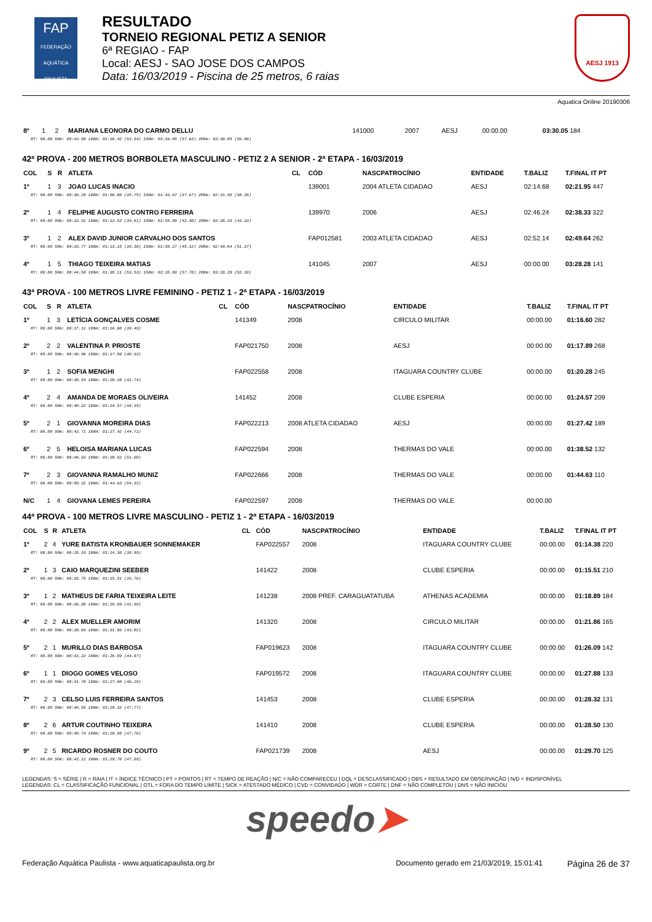FAP
FEDERAÇÃO AQUÁTICA PAULISTA
RESULTADO
TORNEIO REGIONAL PETIZ A SENIOR
6ª REGIAO - FAP
Local: AESJ - SAO JOSE DOS CAMPOS
Data: 16/03/2019 - Piscina de 25 metros, 6 raias
AESJ 1913
Aquatica Online 20190306
| 8º | 1 | 2 | MARIANA LEONORA DO CARMO DELLU | | 141000 | 2007 | AESJ | 00:00.00 | 03:30.05 184 |
| RT: 00.00 50m: 00:42.88 100m: 01:36.42 (53.54) 150m: 02:34.05 (57.63) 200m: 03:30.05 (56.00) | | | | | | | | | |
42ª PROVA - 200 METROS BORBOLETA MASCULINO - PETIZ 2 A SENIOR - 2ª ETAPA - 16/03/2019
| COL | S | R | ATLETA | CL | CÓD | NASCPATROCÍNIO | ENTIDADE | T.BALIZ | T.FINAL IT PT |
| --- | --- | --- | --- | --- | --- | --- | --- | --- | --- |
| 1º | 1 | 3 | JOAO LUCAS INACIO | | 139001 | 2004 ATLETA CIDADAO | AESJ | 02:14.68 | 02:21.95 447 |
| RT: 00.00 50m: 00:30.25 100m: 01:06.00 (35.75) 150m: 01:43.67 (37.67) 200m: 02:21.95 (38.28) | | | | | | | | | |
| 2º | 1 | 4 | FELIPHE AUGUSTO CONTRO FERREIRA | | 139970 | 2006 | AESJ | 02:46.24 | 02:38.33 322 |
| RT: 00.00 50m: 00:32.91 100m: 01:12.52 (39.61) 150m: 01:55.00 (42.48) 200m: 02:38.33 (43.33) | | | | | | | | | |
| 3º | 1 | 2 | ALEX DAVID JUNIOR CARVALHO DOS SANTOS | | FAP012581 | 2003 ATLETA CIDADAO | AESJ | 02:52.14 | 02:49.64 262 |
| RT: 00.00 50m: 00:33.77 100m: 01:13.15 (39.38) 150m: 01:58.27 (45.12) 200m: 02:49.64 (51.37) | | | | | | | | | |
| 4º | 1 | 5 | THIAGO TEIXEIRA MATIAS | | 141045 | 2007 | AESJ | 00:00.00 | 03:28.28 141 |
| RT: 00.00 50m: 00:44.58 100m: 01:38.11 (53.53) 150m: 02:35.89 (57.78) 200m: 03:28.28 (52.39) | | | | | | | | | |
43ª PROVA - 100 METROS LIVRE FEMININO - PETIZ 1 - 2ª ETAPA - 16/03/2019
| COL | S | R | ATLETA | CL | CÓD | NASCPATROCÍNIO | ENTIDADE | T.BALIZ | T.FINAL IT PT |
| --- | --- | --- | --- | --- | --- | --- | --- | --- | --- |
| 1º | 1 | 3 | LETÍCIA GONÇALVES COSME | | 141349 | 2008 | CIRCULO MILITAR | 00:00.00 | 01:16.60 282 |
| RT: 00.00 50m: 00:37.11 100m: 01:16.60 (39.49) | | | | | | | | | |
| 2º | 2 | 2 | VALENTINA P. PRIOSTE | | FAP021750 | 2008 | AESJ | 00:00.00 | 01:17.89 268 |
| RT: 00.00 50m: 00:36.96 100m: 01:17.89 (40.93) | | | | | | | | | |
| 3º | 1 | 2 | SOFIA MENGHI | | FAP022558 | 2008 | ITAGUARA COUNTRY CLUBE | 00:00.00 | 01:20.28 245 |
| RT: 00.00 50m: 00:38.54 100m: 01:20.28 (41.74) | | | | | | | | | |
| 4º | 2 | 4 | AMANDA DE MORAES OLIVEIRA | | 141452 | 2008 | CLUBE ESPERIA | 00:00.00 | 01:24.57 209 |
| RT: 00.00 50m: 00:40.22 100m: 01:24.57 (44.35) | | | | | | | | | |
| 5º | 2 | 1 | GIOVANNA MOREIRA DIAS | | FAP022213 | 2008 ATLETA CIDADAO | AESJ | 00:00.00 | 01:27.42 189 |
| RT: 00.00 50m: 00:42.71 100m: 01:27.42 (44.71) | | | | | | | | | |
| 6º | 2 | 5 | HELOISA MARIANA LUCAS | | FAP022594 | 2008 | THERMAS DO VALE | 00:00.00 | 01:38.52 132 |
| RT: 00.00 50m: 00:46.92 100m: 01:38.52 (51.60) | | | | | | | | | |
| 7º | 2 | 3 | GIOVANNA RAMALHO MUNIZ | | FAP022666 | 2008 | THERMAS DO VALE | 00:00.00 | 01:44.63 110 |
| RT: 00.00 50m: 00:50.31 100m: 01:44.63 (54.32) | | | | | | | | | |
| N/C | 1 | 4 | GIOVANA LEMES PEREIRA | | FAP022597 | 2008 | THERMAS DO VALE | 00:00.00 | |
44ª PROVA - 100 METROS LIVRE MASCULINO - PETIZ 1 - 2ª ETAPA - 16/03/2019
| COL | S | R | ATLETA | CL | CÓD | NASCPATROCÍNIO | ENTIDADE | T.BALIZ | T.FINAL IT PT |
| --- | --- | --- | --- | --- | --- | --- | --- | --- | --- |
| 1º | 2 | 4 | YURE BATISTA KRONBAUER SONNEMAKER | | FAP022557 | 2008 | ITAGUARA COUNTRY CLUBE | 00:00.00 | 01:14.38 220 |
| RT: 00.00 50m: 00:35.53 100m: 01:14.38 (38.85) | | | | | | | | | |
| 2º | 1 | 3 | CAIO MARQUEZINI SEEBER | | 141422 | 2008 | CLUBE ESPERIA | 00:00.00 | 01:15.51 210 |
| RT: 00.00 50m: 00:35.75 100m: 01:15.51 (39.76) | | | | | | | | | |
| 3º | 1 | 2 | MATHEUS DE FARIA TEIXEIRA LEITE | | 141238 | 2008 PREF. CARAGUATATUBA | ATHENAS ACADEMIA | 00:00.00 | 01:18.89 184 |
| RT: 00.00 50m: 00:36.90 100m: 01:18.89 (41.99) | | | | | | | | | |
| 4º | 2 | 2 | ALEX MUELLER AMORIM | | 141320 | 2008 | CIRCULO MILITAR | 00:00.00 | 01:21.86 165 |
| RT: 00.00 50m: 00:38.84 100m: 01:21.86 (43.02) | | | | | | | | | |
| 5º | 2 | 1 | MURILLO DIAS BARBOSA | | FAP019623 | 2008 | ITAGUARA COUNTRY CLUBE | 00:00.00 | 01:26.09 142 |
| RT: 00.00 50m: 00:41.22 100m: 01:26.09 (44.87) | | | | | | | | | |
| 6º | 1 | 1 | DIOGO GOMES VELOSO | | FAP019572 | 2008 | ITAGUARA COUNTRY CLUBE | 00:00.00 | 01:27.88 133 |
| RT: 00.00 50m: 00:41.78 100m: 01:27.88 (46.10) | | | | | | | | | |
| 7º | 2 | 3 | CELSO LUIS FERREIRA SANTOS | | 141453 | 2008 | CLUBE ESPERIA | 00:00.00 | 01:28.32 131 |
| RT: 00.00 50m: 00:40.55 100m: 01:28.32 (47.77) | | | | | | | | | |
| 8º | 2 | 6 | ARTUR COUTINHO TEIXEIRA | | 141410 | 2008 | CLUBE ESPERIA | 00:00.00 | 01:28.50 130 |
| RT: 00.00 50m: 00:40.74 100m: 01:28.50 (47.76) | | | | | | | | | |
| 9º | 2 | 5 | RICARDO ROSNER DO COUTO | | FAP021739 | 2008 | AESJ | 00:00.00 | 01:29.70 125 |
| RT: 00.00 50m: 00:42.11 100m: 01:29.70 (47.59) | | | | | | | | | |
LEGENDAS: S = SÉRIE | R = RAIA | IT = ÍNDICE TÉCNICO | PT = PONTOS | RT = TEMPO DE REAÇÃO | N/C = NÃO COMPARECEU | DQL = DESCLASSIFICADO | OBS = RESULTADO EM OBSERVAÇÃO | N/D = INDISPONÍVEL
LEGENDAS: CL = CLASSIFICAÇÃO FUNCIONAL | OTL = FORA DO TEMPO LIMITE | SICK = ATESTADO MÉDICO | CVD = CONVIDADO | WDR = CORTE | DNF = NÃO COMPLETOU | DNS = NÃO INICIOU
speedo➤
Federação Aquática Paulista - www.aquaticapaulista.org.br Documento gerado em 21/03/2019, 15:01:41 Página 26 de 37